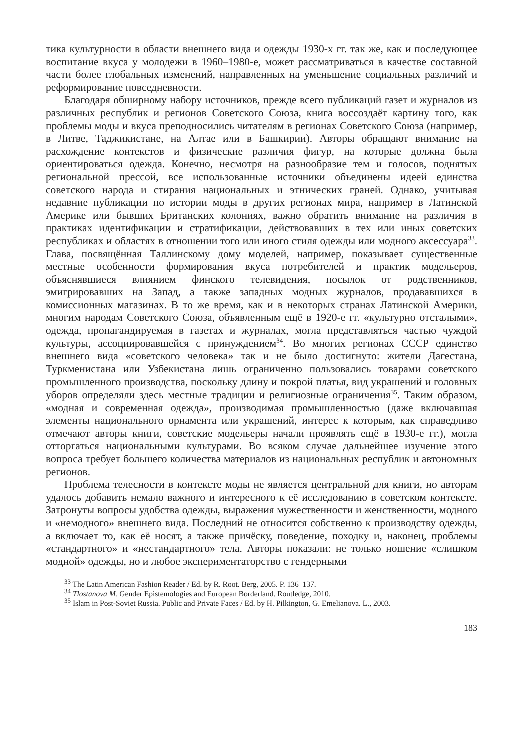тика культурности в области внешнего вида и одежды 1930-х гг. так же, как и последующее воспитание вкуса у молодежи в 1960–1980-е, может рассматриваться в качестве составной части более глобальных изменений, направленных на уменьшение социальных различий и реформирование повседневности.
Благодаря обширному набору источников, прежде всего публикаций газет и журналов из различных республик и регионов Советского Союза, книга воссоздаёт картину того, как проблемы моды и вкуса преподносились читателям в регионах Советского Союза (например, в Литве, Таджикистане, на Алтае или в Башкирии). Авторы обращают внимание на расхождение контекстов и физические различия фигур, на которые должна была ориентироваться одежда. Конечно, несмотря на разнообразие тем и голосов, поднятых региональной прессой, все использованные источники объединены идеей единства советского народа и стирания национальных и этнических граней. Однако, учитывая недавние публикации по истории моды в других регионах мира, например в Латинской Америке или бывших Британских колониях, важно обратить внимание на различия в практиках идентификации и стратификации, действовавших в тех или иных советских республиках и областях в отношении того или иного стиля одежды или модного аксессуара<sup>33</sup>. Глава, посвящённая Таллинскому дому моделей, например, показывает существенные местные особенности формирования вкуса потребителей и практик модельеров, объяснявшиеся влиянием финского телевидения, посылок от родственников, эмигрировавших на Запад, а также западных модных журналов, продававшихся в комиссионных магазинах. В то же время, как и в некоторых странах Латинской Америки, многим народам Советского Союза, объявленным ещё в 1920-е гг. «культурно отсталыми», одежда, пропагандируемая в газетах и журналах, могла представляться частью чуждой культуры, ассоциировавшейся с принуждением<sup>34</sup>. Во многих регионах СССР единство внешнего вида «советского человека» так и не было достигнуто: жители Дагестана, Туркменистана или Узбекистана лишь ограниченно пользовались товарами советского промышленного производства, поскольку длину и покрой платья, вид украшений и головных уборов определяли здесь местные традиции и религиозные ограничения<sup>35</sup>. Таким образом, «модная и современная одежда», производимая промышленностью (даже включавшая элементы национального орнамента или украшений, интерес к которым, как справедливо отмечают авторы книги, советские модельеры начали проявлять ещё в 1930-е гг.), могла отторгаться национальными культурами. Во всяком случае дальнейшее изучение этого вопроса требует большего количества материалов из национальных республик и автономных регионов.
Проблема телесности в контексте моды не является центральной для книги, но авторам удалось добавить немало важного и интересного к её исследованию в советском контексте. Затронуты вопросы удобства одежды, выражения мужественности и женственности, модного и «немодного» внешнего вида. Последний не относится собственно к производству одежды, а включает то, как её носят, а также причёску, поведение, походку и, наконец, проблемы «стандартного» и «нестандартного» тела. Авторы показали: не только ношение «слишком модной» одежды, но и любое экспериментаторство с гендерными
<sup>33</sup> The Latin American Fashion Reader / Ed. by R. Root. Berg, 2005. P. 136–137.
<sup>34</sup> Tlostanova M. Gender Epistemologies and European Borderland. Routledge, 2010.
<sup>35</sup> Islam in Post-Soviet Russia. Public and Private Faces / Ed. by H. Pilkington, G. Emelianova. L., 2003.
183